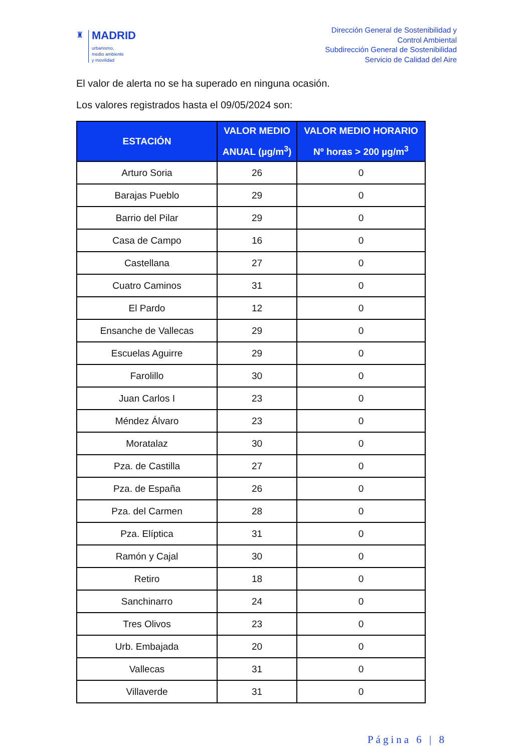♜
MADRID
urbanismo,
medio ambiente
y movilidad
Dirección General de Sostenibilidad y
Control Ambiental
Subdirección General de Sostenibilidad
Servicio de Calidad del Aire
El valor de alerta no se ha superado en ninguna ocasión.
Los valores registrados hasta el 09/05/2024 son:
| ESTACIÓN | VALOR MEDIO ANUAL (µg/m<sup>3</sup>) | VALOR MEDIO HORARIO Nº horas > 200 µg/m<sup>3</sup> |
| --- | --- | --- |
| Arturo Soria | 26 | 0 |
| Barajas Pueblo | 29 | 0 |
| Barrio del Pilar | 29 | 0 |
| Casa de Campo | 16 | 0 |
| Castellana | 27 | 0 |
| Cuatro Caminos | 31 | 0 |
| El Pardo | 12 | 0 |
| Ensanche de Vallecas | 29 | 0 |
| Escuelas Aguirre | 29 | 0 |
| Farolillo | 30 | 0 |
| Juan Carlos I | 23 | 0 |
| Méndez Álvaro | 23 | 0 |
| Moratalaz | 30 | 0 |
| Pza. de Castilla | 27 | 0 |
| Pza. de España | 26 | 0 |
| Pza. del Carmen | 28 | 0 |
| Pza. Elíptica | 31 | 0 |
| Ramón y Cajal | 30 | 0 |
| Retiro | 18 | 0 |
| Sanchinarro | 24 | 0 |
| Tres Olivos | 23 | 0 |
| Urb. Embajada | 20 | 0 |
| Vallecas | 31 | 0 |
| Villaverde | 31 | 0 |
Página 6 | 8